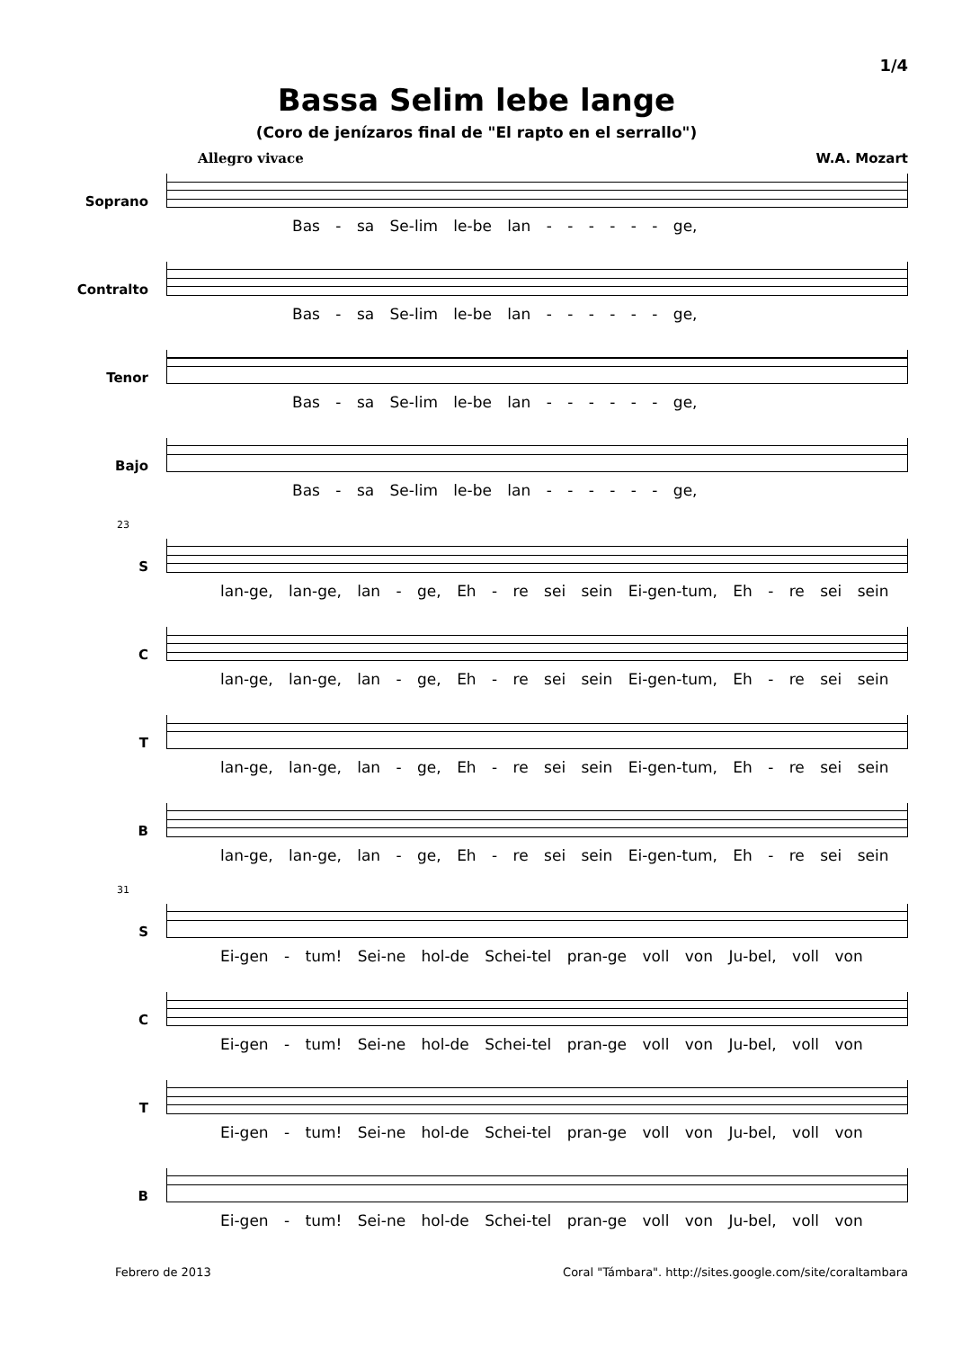1/4
Bassa Selim lebe lange
(Coro de jenízaros final de "El rapto en el serrallo")
Allegro vivace W.A. Mozart
Soprano
Bas - sa Se-lim le-be lan - - - - - - ge,
Contralto
Bas - sa Se-lim le-be lan - - - - - - ge,
Tenor
Bas - sa Se-lim le-be lan - - - - - - ge,
Bajo
Bas - sa Se-lim le-be lan - - - - - - ge,
23
S
lan-ge, lan-ge, lan - ge, Eh - re sei sein Ei-gen-tum, Eh - re sei sein
C
lan-ge, lan-ge, lan - ge, Eh - re sei sein Ei-gen-tum, Eh - re sei sein
T
lan-ge, lan-ge, lan - ge, Eh - re sei sein Ei-gen-tum, Eh - re sei sein
B
lan-ge, lan-ge, lan - ge, Eh - re sei sein Ei-gen-tum, Eh - re sei sein
31
S
Ei-gen - tum! Sei-ne hol-de Schei-tel pran-ge voll von Ju-bel, voll von
C
Ei-gen - tum! Sei-ne hol-de Schei-tel pran-ge voll von Ju-bel, voll von
T
Ei-gen - tum! Sei-ne hol-de Schei-tel pran-ge voll von Ju-bel, voll von
B
Ei-gen - tum! Sei-ne hol-de Schei-tel pran-ge voll von Ju-bel, voll von
Febrero de 2013 Coral "Támbara". http://sites.google.com/site/coraltambara